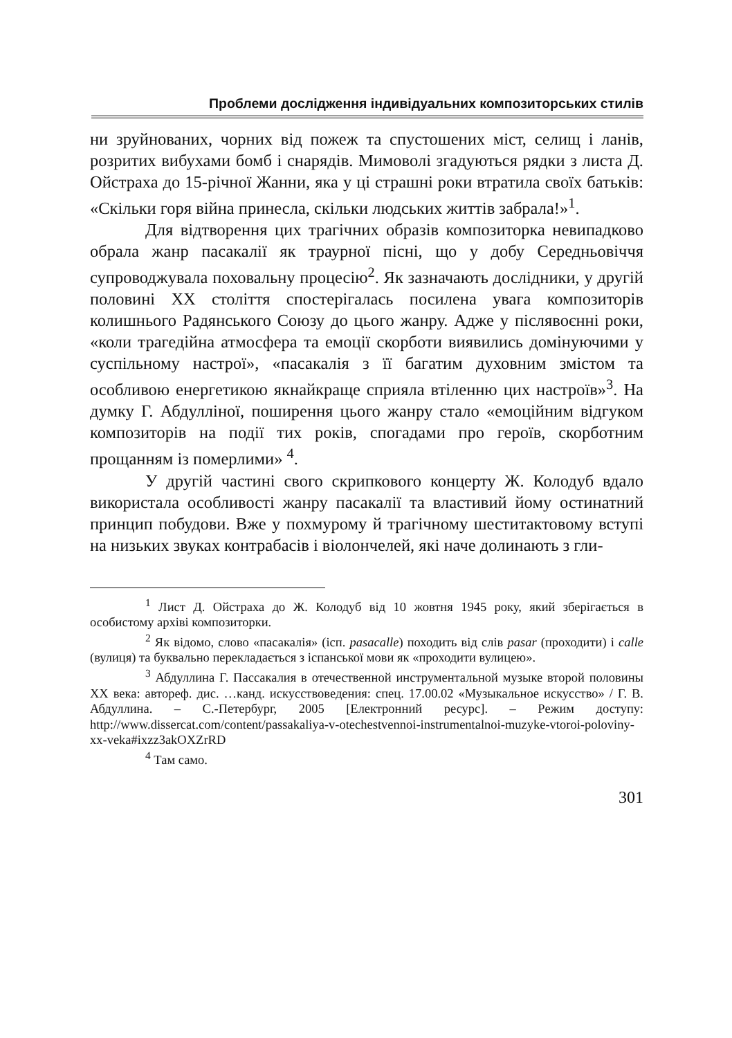Проблеми дослідження індивідуальних композиторських стилів
ни зруйнованих, чорних від пожеж та спустошених міст, селищ і ланів, розритих вибухами бомб і снарядів. Мимоволі згадуються рядки з листа Д. Ойстраха до 15-річної Жанни, яка у ці страшні роки втратила своїх батьків: «Скільки горя війна принесла, скільки людських життів забрала!»<sup>1</sup>.
Для відтворення цих трагічних образів композиторка невипадково обрала жанр пасакалії як траурної пісні, що у добу Середньовіччя супроводжувала поховальну процесію<sup>2</sup>. Як зазначають дослідники, у другій половині XX століття спостерігалась посилена увага композиторів колишнього Радянського Союзу до цього жанру. Адже у післявоєнні роки, «коли трагедійна атмосфера та емоції скорботи виявились домінуючими у суспільному настрої», «пасакалія з її багатим духовним змістом та особливою енергетикою якнайкраще сприяла втіленню цих настроїв»<sup>3</sup>. На думку Г. Абдулліної, поширення цього жанру стало «емоційним відгуком композиторів на події тих років, спогадами про героїв, скорботним прощанням із померлими» <sup>4</sup>.
У другій частині свого скрипкового концерту Ж. Колодуб вдало використала особливості жанру пасакалії та властивий йому остинатний принцип побудови. Вже у похмурому й трагічному шеститактовому вступі на низьких звуках контрабасів і віолончелей, які наче долинають з гли-
<sup>1</sup> Лист Д. Ойстраха до Ж. Колодуб від 10 жовтня 1945 року, який зберігається в особистому архіві композиторки.
<sup>2</sup> Як відомо, слово «пасакалія» (ісп. pasacalle) походить від слів pasar (проходити) і calle (вулиця) та буквально перекладається з іспанської мови як «проходити вулицею».
<sup>3</sup> Абдуллина Г. Пассакалия в отечественной инструментальной музыке второй половины XX века: автореф. дис. …канд. искусствоведения: спец. 17.00.02 «Музыкальное искусство» / Г. В. Абдуллина. – С.-Петербург, 2005 [Електронний ресурс]. – Режим доступу: http://www.dissercat.com/content/passakaliya-v-otechestvennoi-instrumentalnoi-muzyke-vtoroi-poloviny-xx-veka#ixzz3akOXZrRD
<sup>4</sup> Там само.
301